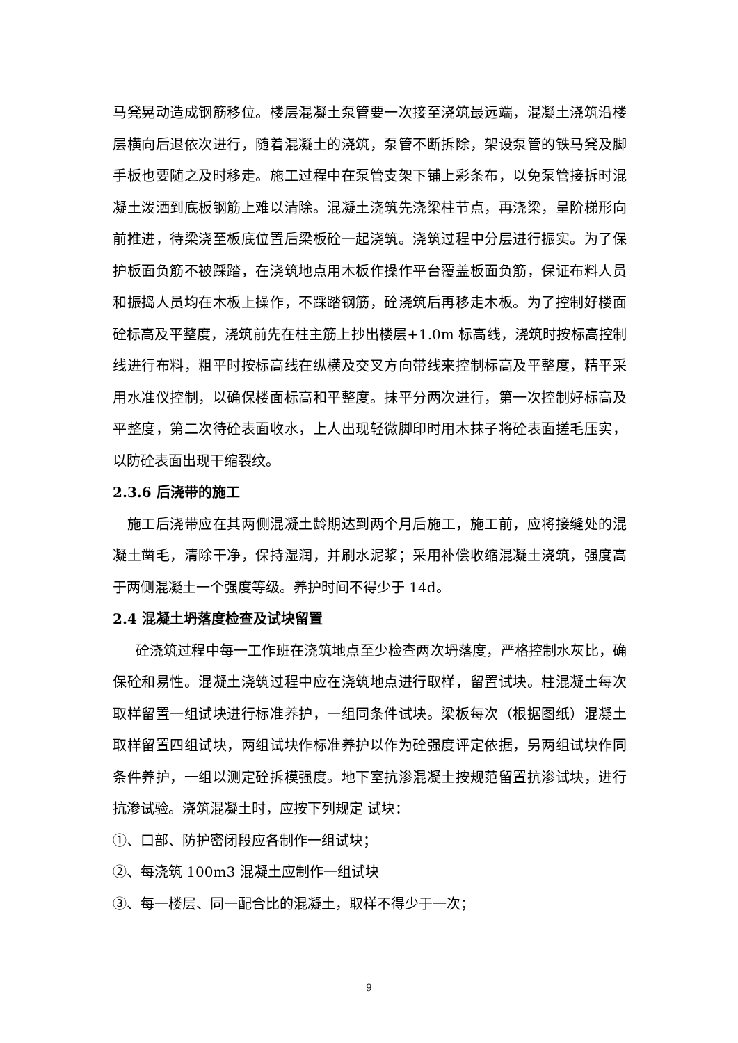马凳晃动造成钢筋移位。楼层混凝土泵管要一次接至浇筑最远端，混凝土浇筑沿楼层横向后退依次进行，随着混凝土的浇筑，泵管不断拆除，架设泵管的铁马凳及脚手板也要随之及时移走。施工过程中在泵管支架下铺上彩条布，以免泵管接拆时混凝土泼洒到底板钢筋上难以清除。混凝土浇筑先浇梁柱节点，再浇梁，呈阶梯形向前推进，待梁浇至板底位置后梁板砼一起浇筑。浇筑过程中分层进行振实。为了保护板面负筋不被踩踏，在浇筑地点用木板作操作平台覆盖板面负筋，保证布料人员和振捣人员均在木板上操作，不踩踏钢筋，砼浇筑后再移走木板。为了控制好楼面砼标高及平整度，浇筑前先在柱主筋上抄出楼层+1.0m 标高线，浇筑时按标高控制线进行布料，粗平时按标高线在纵横及交叉方向带线来控制标高及平整度，精平采用水准仪控制，以确保楼面标高和平整度。抹平分两次进行，第一次控制好标高及平整度，第二次待砼表面收水，上人出现轻微脚印时用木抹子将砼表面搓毛压实，以防砼表面出现干缩裂纹。
2.3.6 后浇带的施工
施工后浇带应在其两侧混凝土龄期达到两个月后施工，施工前，应将接缝处的混凝土凿毛，清除干净，保持湿润，并刷水泥浆；采用补偿收缩混凝土浇筑，强度高于两侧混凝土一个强度等级。养护时间不得少于 14d。
2.4 混凝土坍落度检查及试块留置
砼浇筑过程中每一工作班在浇筑地点至少检查两次坍落度，严格控制水灰比，确保砼和易性。混凝土浇筑过程中应在浇筑地点进行取样，留置试块。柱混凝土每次取样留置一组试块进行标准养护，一组同条件试块。梁板每次（根据图纸）混凝土取样留置四组试块，两组试块作标准养护以作为砼强度评定依据，另两组试块作同条件养护，一组以测定砼拆模强度。地下室抗渗混凝土按规范留置抗渗试块，进行抗渗试验。浇筑混凝土时，应按下列规定 试块：
①、口部、防护密闭段应各制作一组试块；
②、每浇筑 100m3 混凝土应制作一组试块
③、每一楼层、同一配合比的混凝土，取样不得少于一次；
9